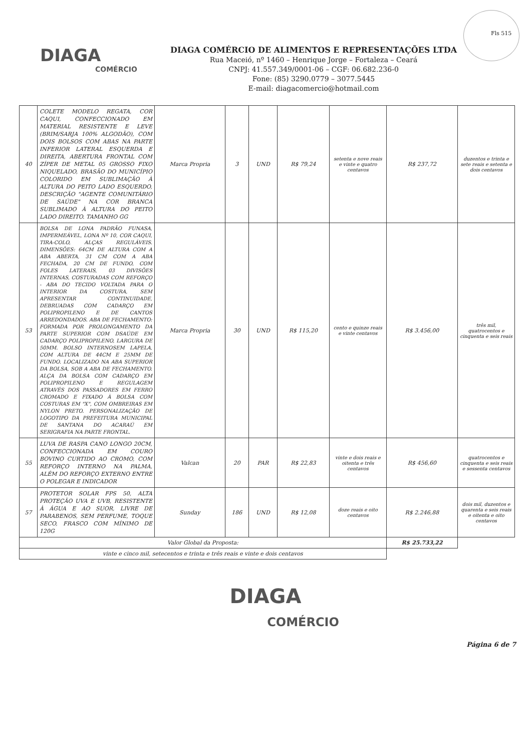DIAGA
COMÉRCIO
DIAGA COMÉRCIO DE ALIMENTOS E REPRESENTAÇÕES LTDA
Rua Maceió, nº 1460 – Henrique Jorge – Fortaleza – Ceará
CNPJ: 41.557.349/0001-06 – CGF: 06.682.236-0
Fone: (85) 3290.0779 – 3077.5445
E-mail: diagacomercio@hotmail.com
Fls 515
| 40 | COLETE MODELO REGATA, COR CAQUI, CONFECCIONADO EM MATERIAL RESISTENTE E LEVE (BRIM/SARJA 100% ALGODÃO), COM DOIS BOLSOS COM ABAS NA PARTE INFERIOR LATERAL ESQUERDA E DIREITA, ABERTURA FRONTAL COM ZÍPER DE METAL 05 GROSSO FIXO NIQUELADO, BRASÃO DO MUNICÍPIO COLORIDO EM SUBLIMAÇÃO À ALTURA DO PEITO LADO ESQUERDO, DESCRIÇÃO "AGENTE COMUNITÁRIO DE SAÚDE" NA COR BRANCA SUBLIMADO À ALTURA DO PEITO LADO DIREITO. TAMANHO GG | Marca Propria | 3 | UND | R$ 79,24 | setenta e nove reais e vinte e quatro centavos | R$ 237,72 | duzentos e trinta e sete reais e setenta e dois centavos |
| 53 | BOLSA DE LONA PADRÃO FUNASA, IMPERMEÁVEL, LONA Nº 10, COR CAQUI, TIRA-COLO, ALÇAS REGULÁVEIS. DIMENSÕES: 64CM DE ALTURA COM A ABA ABERTA, 31 CM COM A ABA FECHADA, 20 CM DE FUNDO, COM FOLES LATERAIS, 03 DIVISÕES INTERNAS, COSTURADAS COM REFORÇO - ABA DO TECIDO VOLTADA PARA O INTERIOR DA COSTURA, SEM APRESENTAR CONTINUIDADE, DEBRUADAS COM CADARÇO EM POLIPROPILENO E DE CANTOS ARREDONDADOS. ABA DE FECHAMENTO: FORMADA POR PROLONGAMENTO DA PARTE SUPERIOR COM DSAÚDE EM CADARÇO POLIPROPILENO, LARGURA DE 50MM. BOLSO INTERNOSEM LAPELA, COM ALTURA DE 44CM E 25MM DE FUNDO. LOCALIZADO NA ABA SUPERIOR DA BOLSA, SOB A ABA DE FECHAMENTO. ALÇA DA BOLSA COM CADARÇO EM POLIPROPILENO E REGULAGEM ATRAVÉS DOS PASSADORES EM FERRO CROMADO E FIXADO À BOLSA COM COSTURAS EM "X", COM OMBREIRAS EM NYLON PRETO. PERSONALIZAÇÃO DE LOGOTIPO DA PREFEITURA MUNICIPAL DE SANTANA DO ACARAÚ EM SERIGRAFIA NA PARTE FRONTAL. | Marca Propria | 30 | UND | R$ 115,20 | cento e quinze reais e vinte centavos | R$ 3.456,00 | três mil, quatrocentos e cinquenta e seis reais |
| 55 | LUVA DE RASPA CANO LONGO 20CM, CONFECCIONADA EM COURO BOVINO CURTIDO AO CROMO, COM REFORÇO INTERNO NA PALMA, ALÉM DO REFORÇO EXTERNO ENTRE O POLEGAR E INDICADOR | Valcan | 20 | PAR | R$ 22,83 | vinte e dois reais e oitenta e três centavos | R$ 456,60 | quatrocentos e cinquenta e seis reais e sessenta centavos |
| 57 | PROTETOR SOLAR FPS 50, ALTA PROTEÇÃO UVA E UVB, RESISTENTE À ÁGUA E AO SUOR, LIVRE DE PARABENOS, SEM PERFUME, TOQUE SECO, FRASCO COM MÍNIMO DE 120G | Sunday | 186 | UND | R$ 12,08 | doze reais e oito centavos | R$ 2.246,88 | dois mil, duzentos e quarenta e seis reais e oitenta e oito centavos |
| Valor Global da Proposta: | | | | | | | R$ 25.733,22 | |
| vinte e cinco mil, setecentos e trinta e três reais e vinte e dois centavos | | | | | | | | |
DIAGA
COMÉRCIO
Página 6 de 7